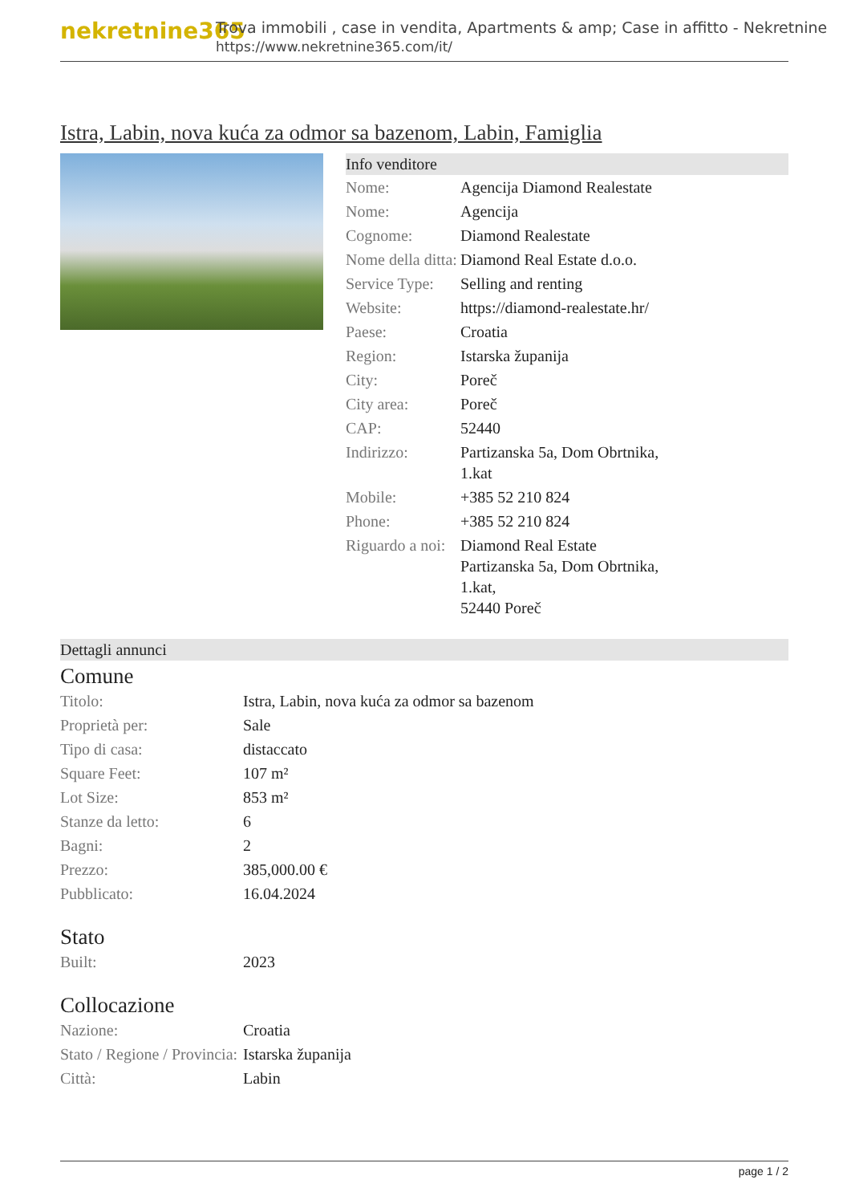nekretnine365
Trova immobili , case in vendita, Apartments & amp; Case in affitto - Nekretnine
https://www.nekretnine365.com/it/
Istra, Labin, nova kuća za odmor sa bazenom, Labin, Famiglia
Info venditore
| Nome: | Agencija Diamond Realestate |
| Nome: | Agencija |
| Cognome: | Diamond Realestate |
| Nome della ditta: | Diamond Real Estate d.o.o. |
| Service Type: | Selling and renting |
| Website: | https://diamond-realestate.hr/ |
| Paese: | Croatia |
| Region: | Istarska županija |
| City: | Poreč |
| City area: | Poreč |
| CAP: | 52440 |
| Indirizzo: | Partizanska 5a, Dom Obrtnika, 1.kat |
| Mobile: | +385 52 210 824 |
| Phone: | +385 52 210 824 |
| Riguardo a noi: | Diamond Real Estate Partizanska 5a, Dom Obrtnika, 1.kat, 52440 Poreč |
Dettagli annunci
Comune
| Titolo: | Istra, Labin, nova kuća za odmor sa bazenom |
| Proprietà per: | Sale |
| Tipo di casa: | distaccato |
| Square Feet: | 107 m² |
| Lot Size: | 853 m² |
| Stanze da letto: | 6 |
| Bagni: | 2 |
| Prezzo: | 385,000.00 € |
| Pubblicato: | 16.04.2024 |
Stato
| Built: | 2023 |
Collocazione
| Nazione: | Croatia |
| Stato / Regione / Provincia: | Istarska županija |
| Città: | Labin |
page 1 / 2